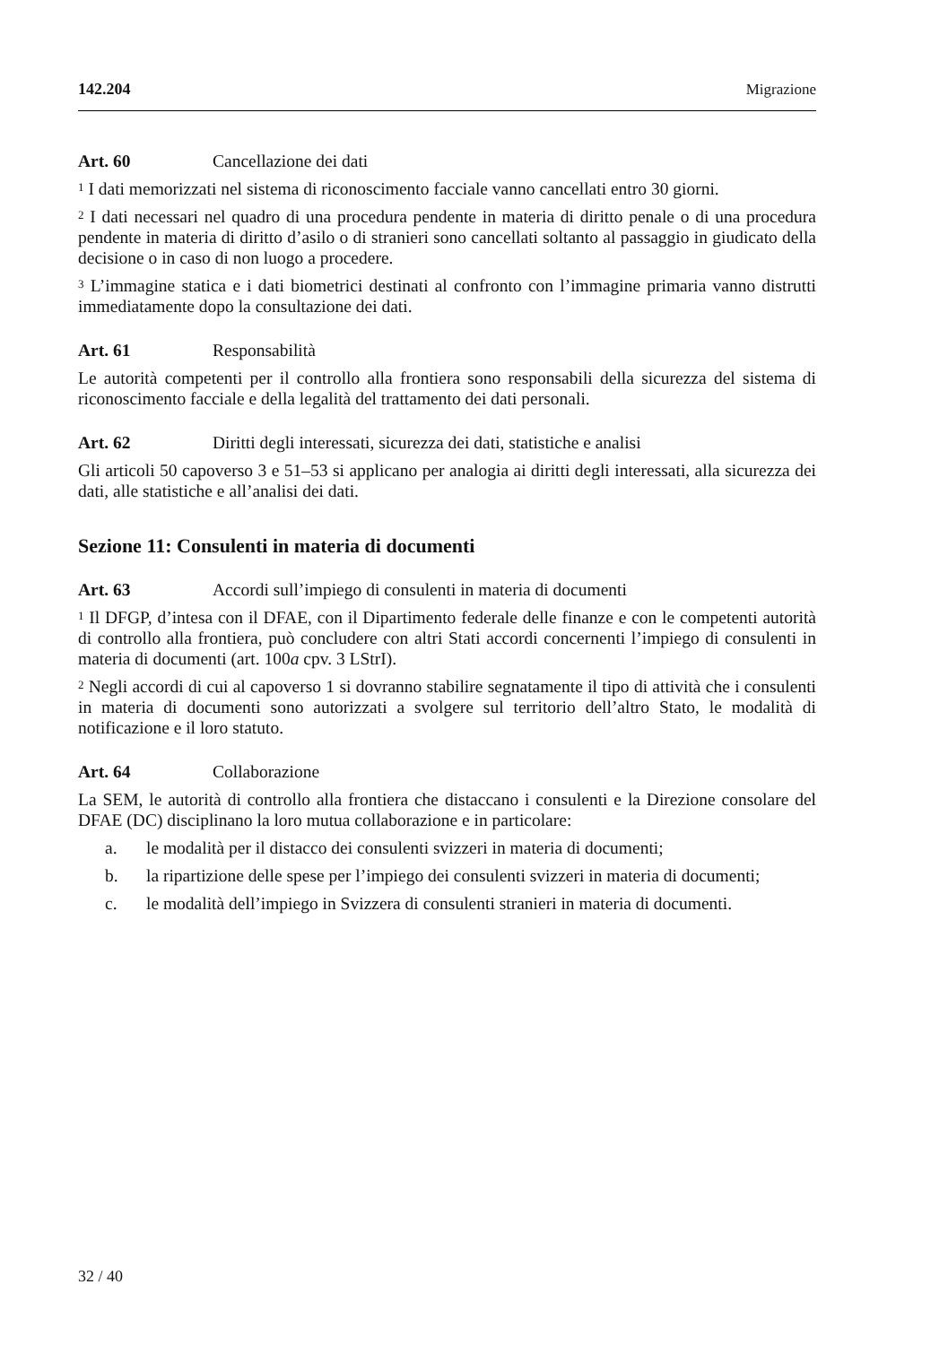142.204 Migrazione
Art. 60 Cancellazione dei dati
<sup>1</sup> I dati memorizzati nel sistema di riconoscimento facciale vanno cancellati entro 30 giorni.
<sup>2</sup> I dati necessari nel quadro di una procedura pendente in materia di diritto penale o di una procedura pendente in materia di diritto d’asilo o di stranieri sono cancellati soltanto al passaggio in giudicato della decisione o in caso di non luogo a procedere.
<sup>3</sup> L’immagine statica e i dati biometrici destinati al confronto con l’immagine primaria vanno distrutti immediatamente dopo la consultazione dei dati.
Art. 61 Responsabilità
Le autorità competenti per il controllo alla frontiera sono responsabili della sicurezza del sistema di riconoscimento facciale e della legalità del trattamento dei dati personali.
Art. 62 Diritti degli interessati, sicurezza dei dati, statistiche e analisi
Gli articoli 50 capoverso 3 e 51–53 si applicano per analogia ai diritti degli interessati, alla sicurezza dei dati, alle statistiche e all’analisi dei dati.
Sezione 11: Consulenti in materia di documenti
Art. 63 Accordi sull’impiego di consulenti in materia di documenti
<sup>1</sup> Il DFGP, d’intesa con il DFAE, con il Dipartimento federale delle finanze e con le competenti autorità di controllo alla frontiera, può concludere con altri Stati accordi concernenti l’impiego di consulenti in materia di documenti (art. 100a cpv. 3 LStrI).
<sup>2</sup> Negli accordi di cui al capoverso 1 si dovranno stabilire segnatamente il tipo di attività che i consulenti in materia di documenti sono autorizzati a svolgere sul territorio dell’altro Stato, le modalità di notificazione e il loro statuto.
Art. 64 Collaborazione
La SEM, le autorità di controllo alla frontiera che distaccano i consulenti e la Direzione consolare del DFAE (DC) disciplinano la loro mutua collaborazione e in particolare:
a. le modalità per il distacco dei consulenti svizzeri in materia di documenti;
b. la ripartizione delle spese per l’impiego dei consulenti svizzeri in materia di documenti;
c. le modalità dell’impiego in Svizzera di consulenti stranieri in materia di documenti.
32 / 40